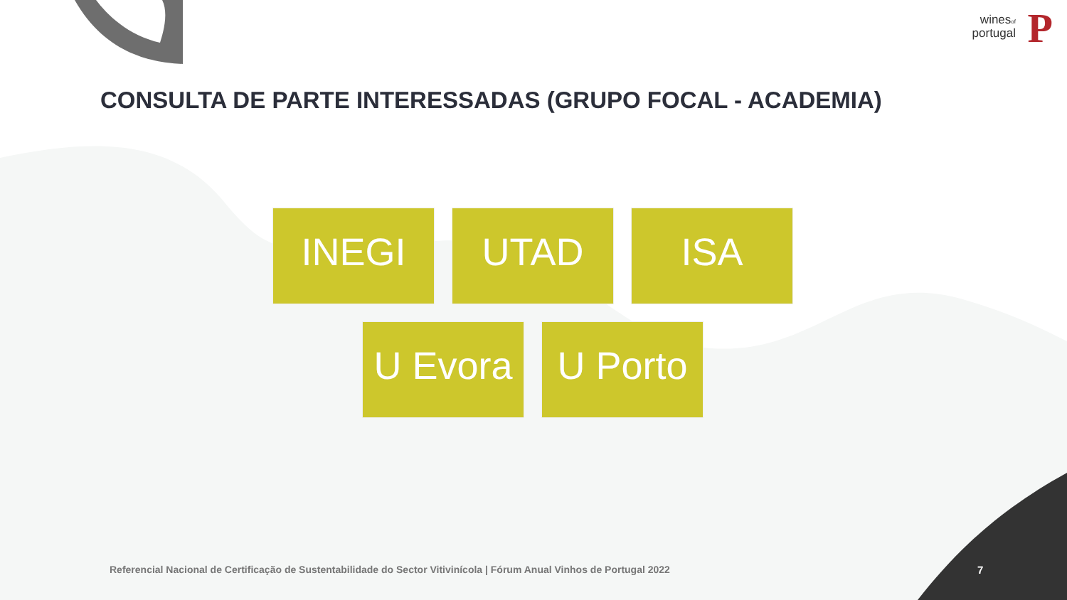winesof
portugal
P
CONSULTA DE PARTE INTERESSADAS (GRUPO FOCAL - ACADEMIA)
INEGI UTAD ISA
U Evora U Porto
Referencial Nacional de Certificação de Sustentabilidade do Sector Vitivinícola | Fórum Anual Vinhos de Portugal 2022
7